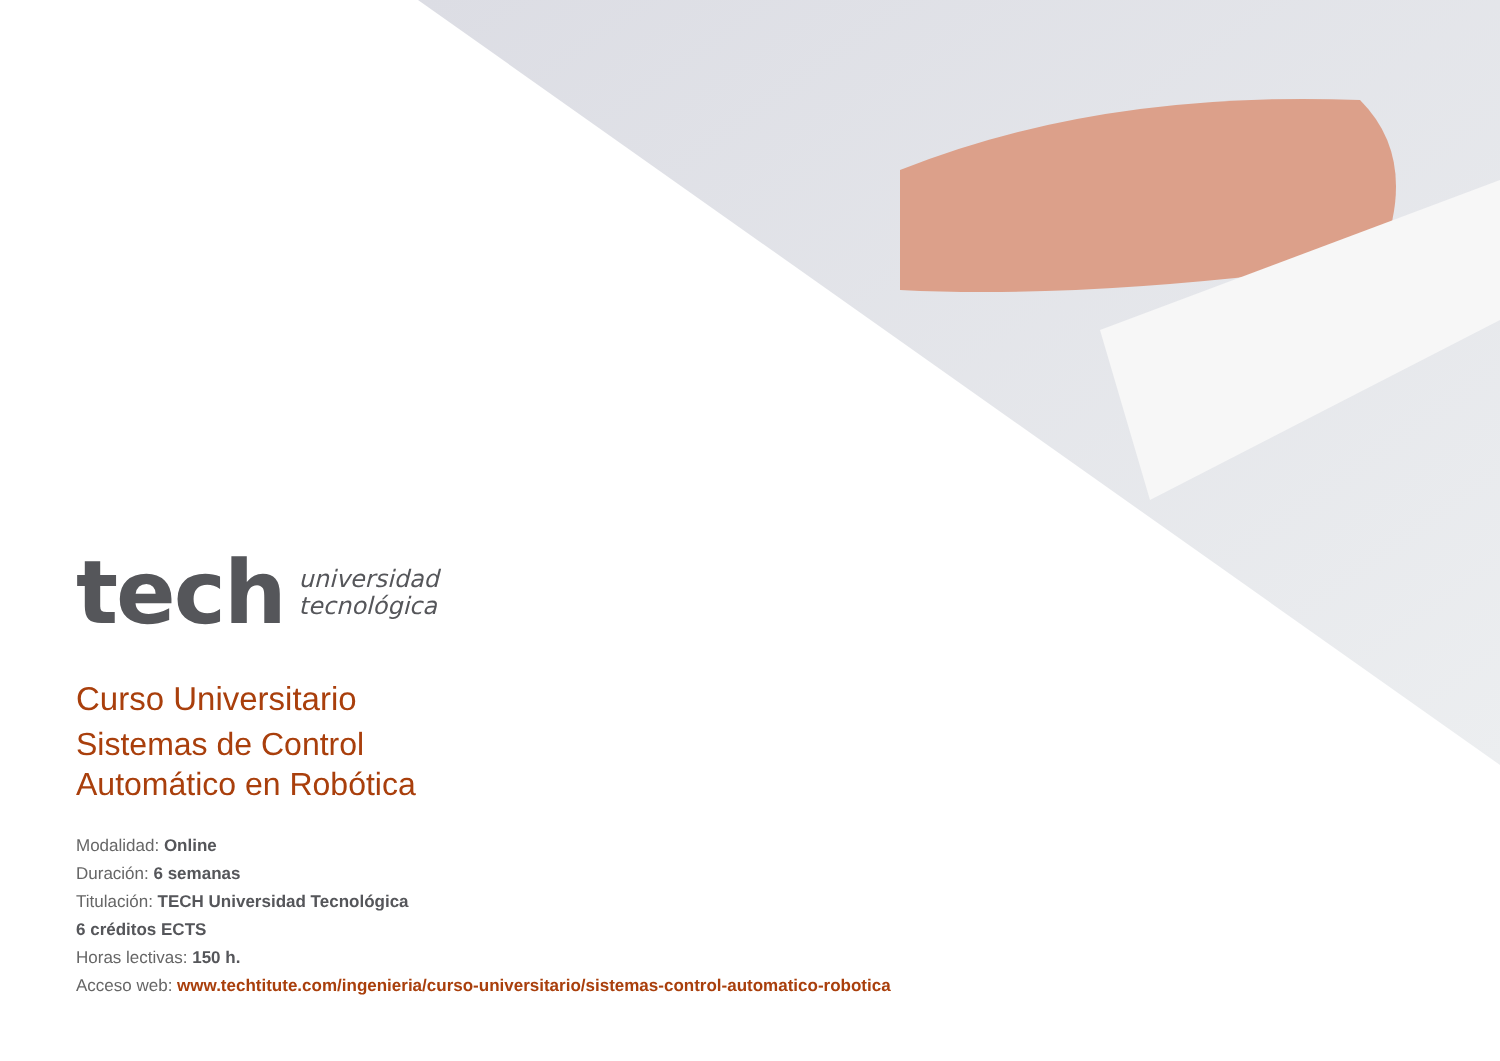tech universidad
tecnológica
Curso Universitario
Sistemas de Control
Automático en Robótica
Modalidad: Online
Duración: 6 semanas
Titulación: TECH Universidad Tecnológica
6 créditos ECTS
Horas lectivas: 150 h.
Acceso web: www.techtitute.com/ingenieria/curso-universitario/sistemas-control-automatico-robotica